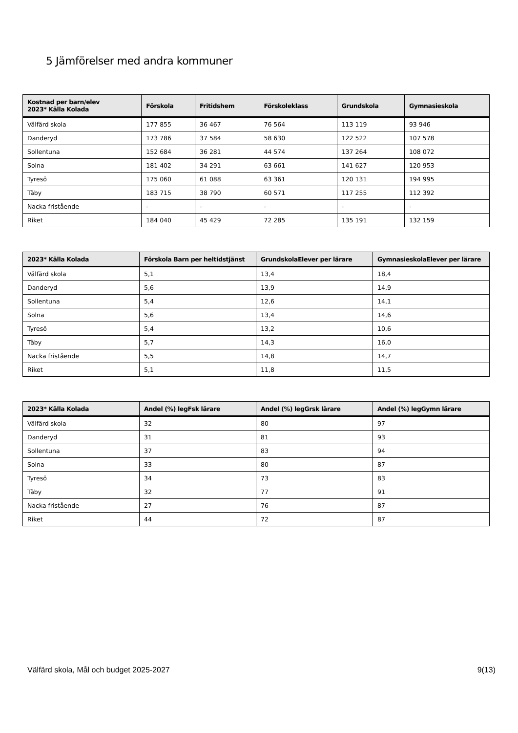5 Jämförelser med andra kommuner
| Kostnad per barn/elev 2023* Källa Kolada | Förskola | Fritidshem | Förskoleklass | Grundskola | Gymnasieskola |
| --- | --- | --- | --- | --- | --- |
| Välfärd skola | 177 855 | 36 467 | 76 564 | 113 119 | 93 946 |
| Danderyd | 173 786 | 37 584 | 58 630 | 122 522 | 107 578 |
| Sollentuna | 152 684 | 36 281 | 44 574 | 137 264 | 108 072 |
| Solna | 181 402 | 34 291 | 63 661 | 141 627 | 120 953 |
| Tyresö | 175 060 | 61 088 | 63 361 | 120 131 | 194 995 |
| Täby | 183 715 | 38 790 | 60 571 | 117 255 | 112 392 |
| Nacka fristående | - | - | - | - | - |
| Riket | 184 040 | 45 429 | 72 285 | 135 191 | 132 159 |
| 2023* Källa Kolada | Förskola Barn per heltidstjänst | GrundskolaElever per lärare | GymnasieskolaElever per lärare |
| --- | --- | --- | --- |
| Välfärd skola | 5,1 | 13,4 | 18,4 |
| Danderyd | 5,6 | 13,9 | 14,9 |
| Sollentuna | 5,4 | 12,6 | 14,1 |
| Solna | 5,6 | 13,4 | 14,6 |
| Tyresö | 5,4 | 13,2 | 10,6 |
| Täby | 5,7 | 14,3 | 16,0 |
| Nacka fristående | 5,5 | 14,8 | 14,7 |
| Riket | 5,1 | 11,8 | 11,5 |
| 2023* Källa Kolada | Andel (%) legFsk lärare | Andel (%) legGrsk lärare | Andel (%) legGymn lärare |
| --- | --- | --- | --- |
| Välfärd skola | 32 | 80 | 97 |
| Danderyd | 31 | 81 | 93 |
| Sollentuna | 37 | 83 | 94 |
| Solna | 33 | 80 | 87 |
| Tyresö | 34 | 73 | 83 |
| Täby | 32 | 77 | 91 |
| Nacka fristående | 27 | 76 | 87 |
| Riket | 44 | 72 | 87 |
Välfärd skola, Mål och budget 2025-2027 9(13)